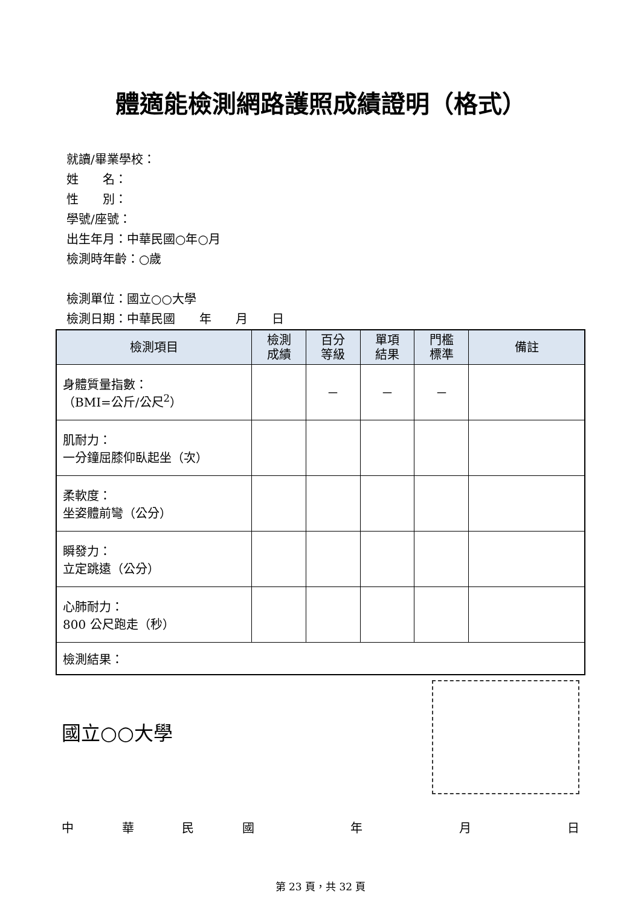體適能檢測網路護照成績證明（格式）
就讀/畢業學校：
姓　　名：
性　　別：
學號/座號：
出生年月：中華民國○年○月
檢測時年齡：○歲
檢測單位：國立○○大學
檢測日期：中華民國　　年　　月　　日
| 檢測項目 | 檢測 成績 | 百分 等級 | 單項 結果 | 門檻 標準 | 備註 |
| --- | --- | --- | --- | --- | --- |
| 身體質量指數： （BMI=公斤/公尺<sup>2</sup>） | | － | － | － | |
| 肌耐力： 一分鐘屈膝仰臥起坐（次） | | | | | |
| 柔軟度： 坐姿體前彎（公分） | | | | | |
| 瞬發力： 立定跳遠（公分） | | | | | |
| 心肺耐力： 800 公尺跑走（秒） | | | | | |
| 檢測結果： | | | | | |
國立○○大學
中華民國 年 月 日
第 23 頁，共 32 頁